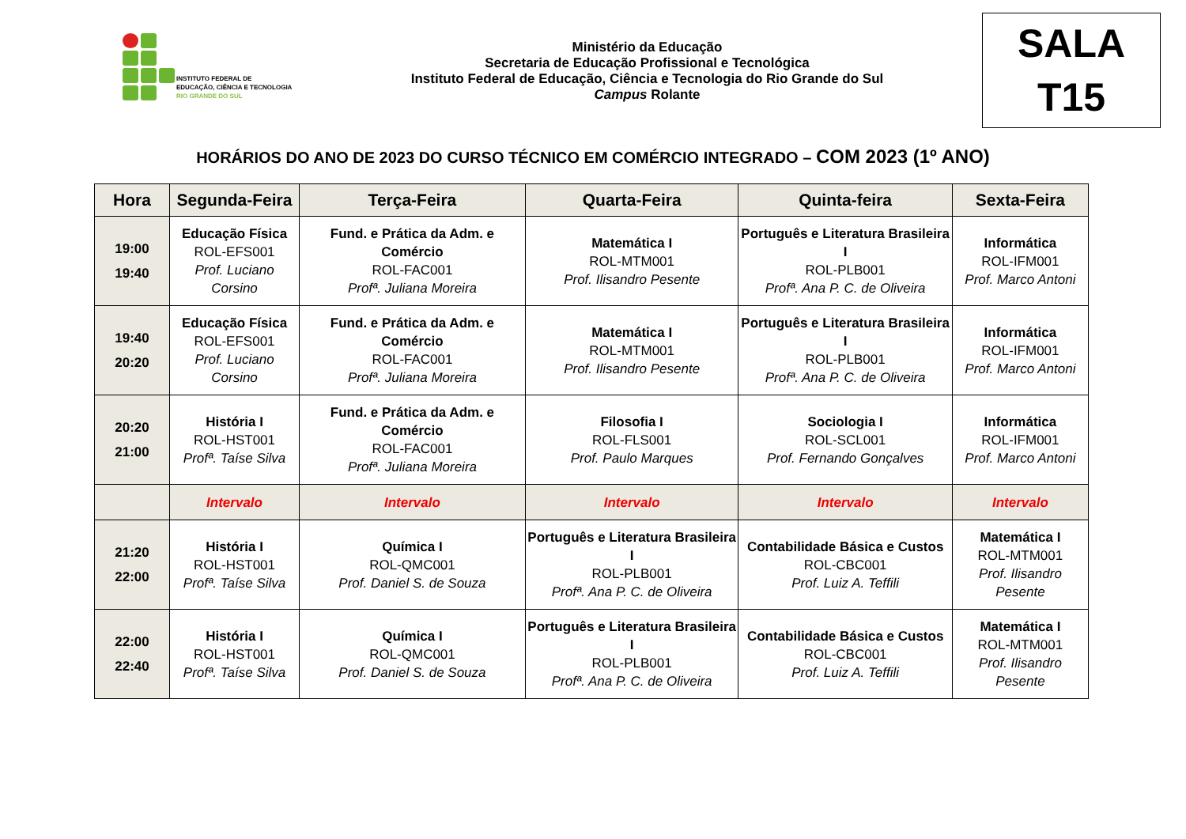INSTITUTO FEDERAL DE
EDUCAÇÃO, CIÊNCIA E TECNOLOGIA
RIO GRANDE DO SUL
Ministério da Educação
Secretaria de Educação Profissional e Tecnológica
Instituto Federal de Educação, Ciência e Tecnologia do Rio Grande do Sul
Campus Rolante
SALA
T15
HORÁRIOS DO ANO DE 2023 DO CURSO TÉCNICO EM COMÉRCIO INTEGRADO – COM 2023 (1º ANO)
| Hora | Segunda-Feira | Terça-Feira | Quarta-Feira | Quinta-feira | Sexta-Feira |
| --- | --- | --- | --- | --- | --- |
| 19:00 19:40 | Educação Física ROL-EFS001 Prof. Luciano Corsino | Fund. e Prática da Adm. e Comércio ROL-FAC001 Profª. Juliana Moreira | Matemática I ROL-MTM001 Prof. Ilisandro Pesente | Português e Literatura Brasileira I ROL-PLB001 Profª. Ana P. C. de Oliveira | Informática ROL-IFM001 Prof. Marco Antoni |
| 19:40 20:20 | Educação Física ROL-EFS001 Prof. Luciano Corsino | Fund. e Prática da Adm. e Comércio ROL-FAC001 Profª. Juliana Moreira | Matemática I ROL-MTM001 Prof. Ilisandro Pesente | Português e Literatura Brasileira I ROL-PLB001 Profª. Ana P. C. de Oliveira | Informática ROL-IFM001 Prof. Marco Antoni |
| 20:20 21:00 | História I ROL-HST001 Profª. Taíse Silva | Fund. e Prática da Adm. e Comércio ROL-FAC001 Profª. Juliana Moreira | Filosofia I ROL-FLS001 Prof. Paulo Marques | Sociologia I ROL-SCL001 Prof. Fernando Gonçalves | Informática ROL-IFM001 Prof. Marco Antoni |
| | Intervalo | Intervalo | Intervalo | Intervalo | Intervalo |
| 21:20 22:00 | História I ROL-HST001 Profª. Taíse Silva | Química I ROL-QMC001 Prof. Daniel S. de Souza | Português e Literatura Brasileira I ROL-PLB001 Profª. Ana P. C. de Oliveira | Contabilidade Básica e Custos ROL-CBC001 Prof. Luiz A. Teffili | Matemática I ROL-MTM001 Prof. Ilisandro Pesente |
| 22:00 22:40 | História I ROL-HST001 Profª. Taíse Silva | Química I ROL-QMC001 Prof. Daniel S. de Souza | Português e Literatura Brasileira I ROL-PLB001 Profª. Ana P. C. de Oliveira | Contabilidade Básica e Custos ROL-CBC001 Prof. Luiz A. Teffili | Matemática I ROL-MTM001 Prof. Ilisandro Pesente |